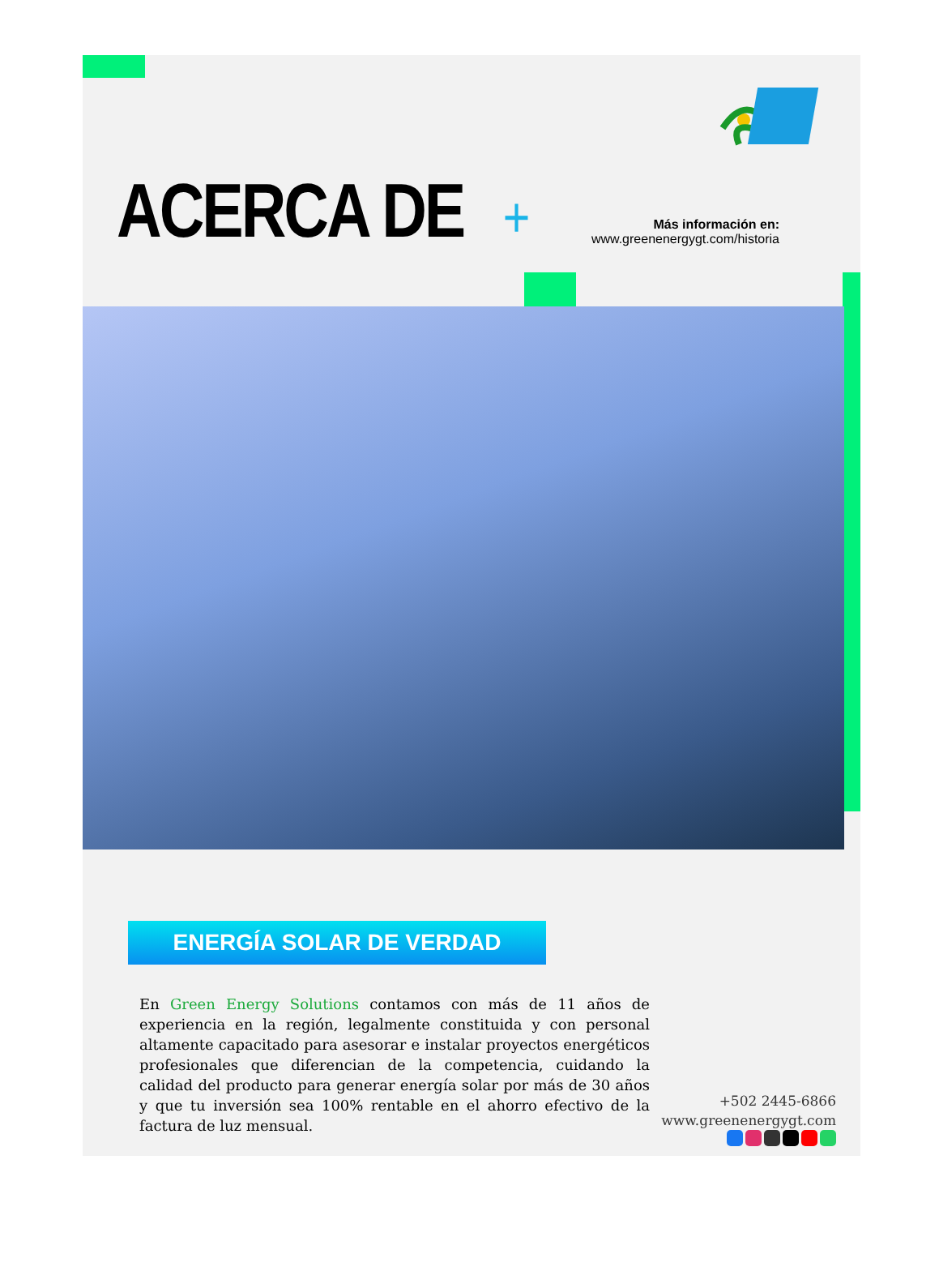ACERCA DE +
Más información en:
www.greenenergygt.com/historia
ENERGÍA SOLAR DE VERDAD
En Green Energy Solutions contamos con más de 11 años de experiencia en la región, legalmente constituida y con personal altamente capacitado para asesorar e instalar proyectos energéticos profesionales que diferencian de la competencia, cuidando la calidad del producto para generar energía solar por más de 30 años y que tu inversión sea 100% rentable en el ahorro efectivo de la factura de luz mensual.
+502 2445-6866
www.greenenergygt.com